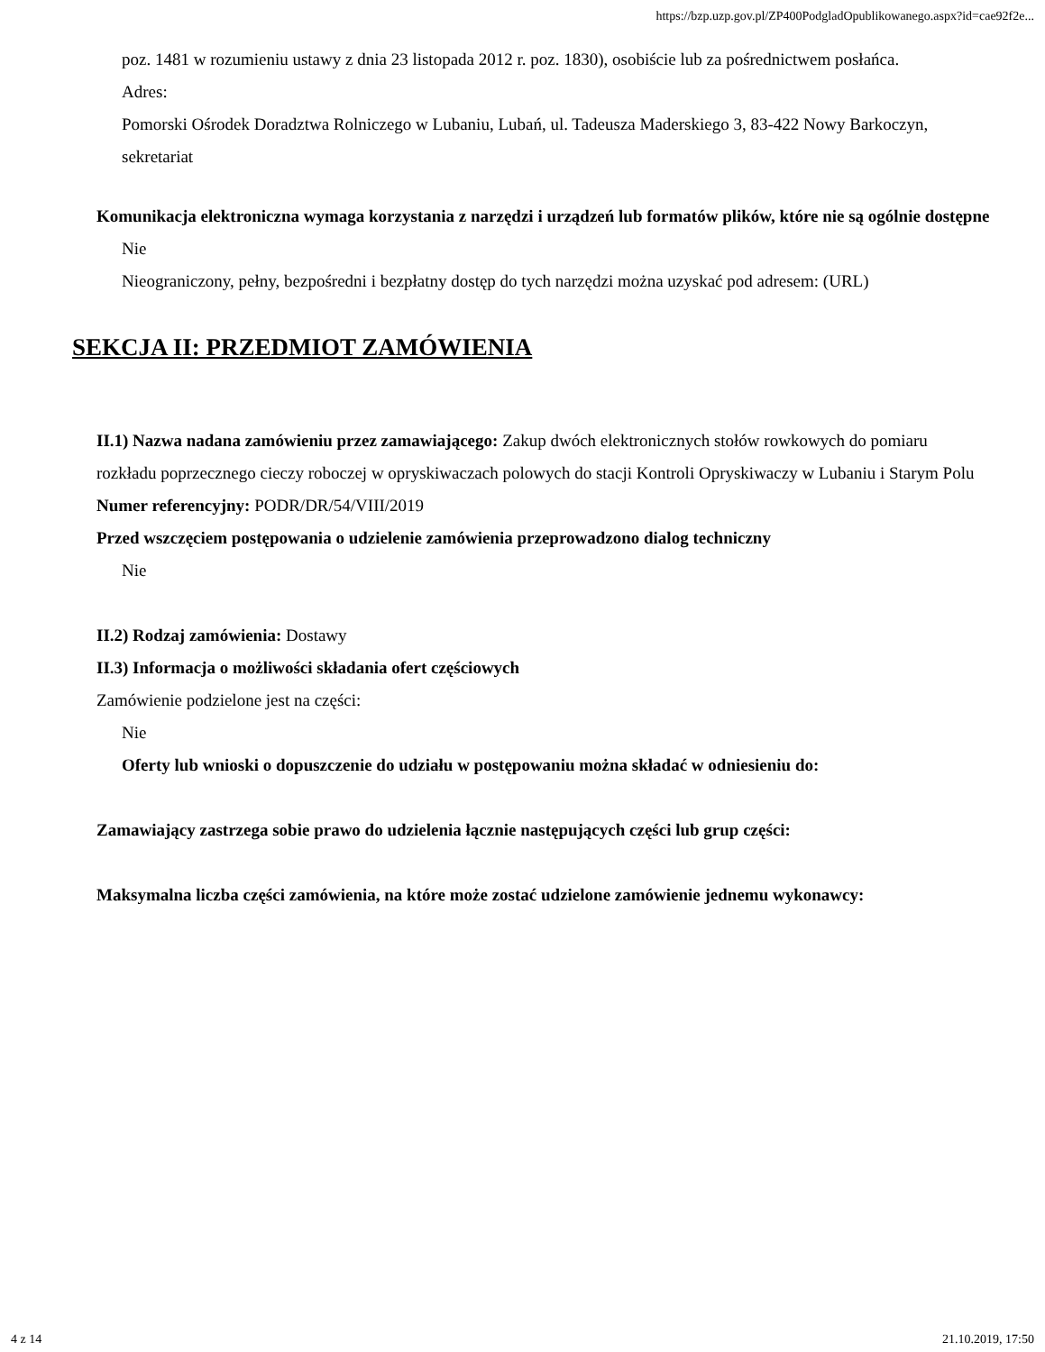https://bzp.uzp.gov.pl/ZP400PodgladOpublikowanego.aspx?id=cae92f2e...
poz. 1481 w rozumieniu ustawy z dnia 23 listopada 2012 r. poz. 1830), osobiście lub za pośrednictwem posłańca.
Adres:
Pomorski Ośrodek Doradztwa Rolniczego w Lubaniu, Lubań, ul. Tadeusza Maderskiego 3, 83-422 Nowy Barkoczyn, sekretariat
Komunikacja elektroniczna wymaga korzystania z narzędzi i urządzeń lub formatów plików, które nie są ogólnie dostępne
Nie
Nieograniczony, pełny, bezpośredni i bezpłatny dostęp do tych narzędzi można uzyskać pod adresem: (URL)
SEKCJA II: PRZEDMIOT ZAMÓWIENIA
II.1) Nazwa nadana zamówieniu przez zamawiającego: Zakup dwóch elektronicznych stołów rowkowych do pomiaru rozkładu poprzecznego cieczy roboczej w opryskiwaczach polowych do stacji Kontroli Opryskiwaczy w Lubaniu i Starym Polu
Numer referencyjny: PODR/DR/54/VIII/2019
Przed wszczęciem postępowania o udzielenie zamówienia przeprowadzono dialog techniczny
Nie
II.2) Rodzaj zamówienia: Dostawy
II.3) Informacja o możliwości składania ofert częściowych
Zamówienie podzielone jest na części:
Nie
Oferty lub wnioski o dopuszczenie do udziału w postępowaniu można składać w odniesieniu do:
Zamawiający zastrzega sobie prawo do udzielenia łącznie następujących części lub grup części:
Maksymalna liczba części zamówienia, na które może zostać udzielone zamówienie jednemu wykonawcy:
4 z 14 21.10.2019, 17:50